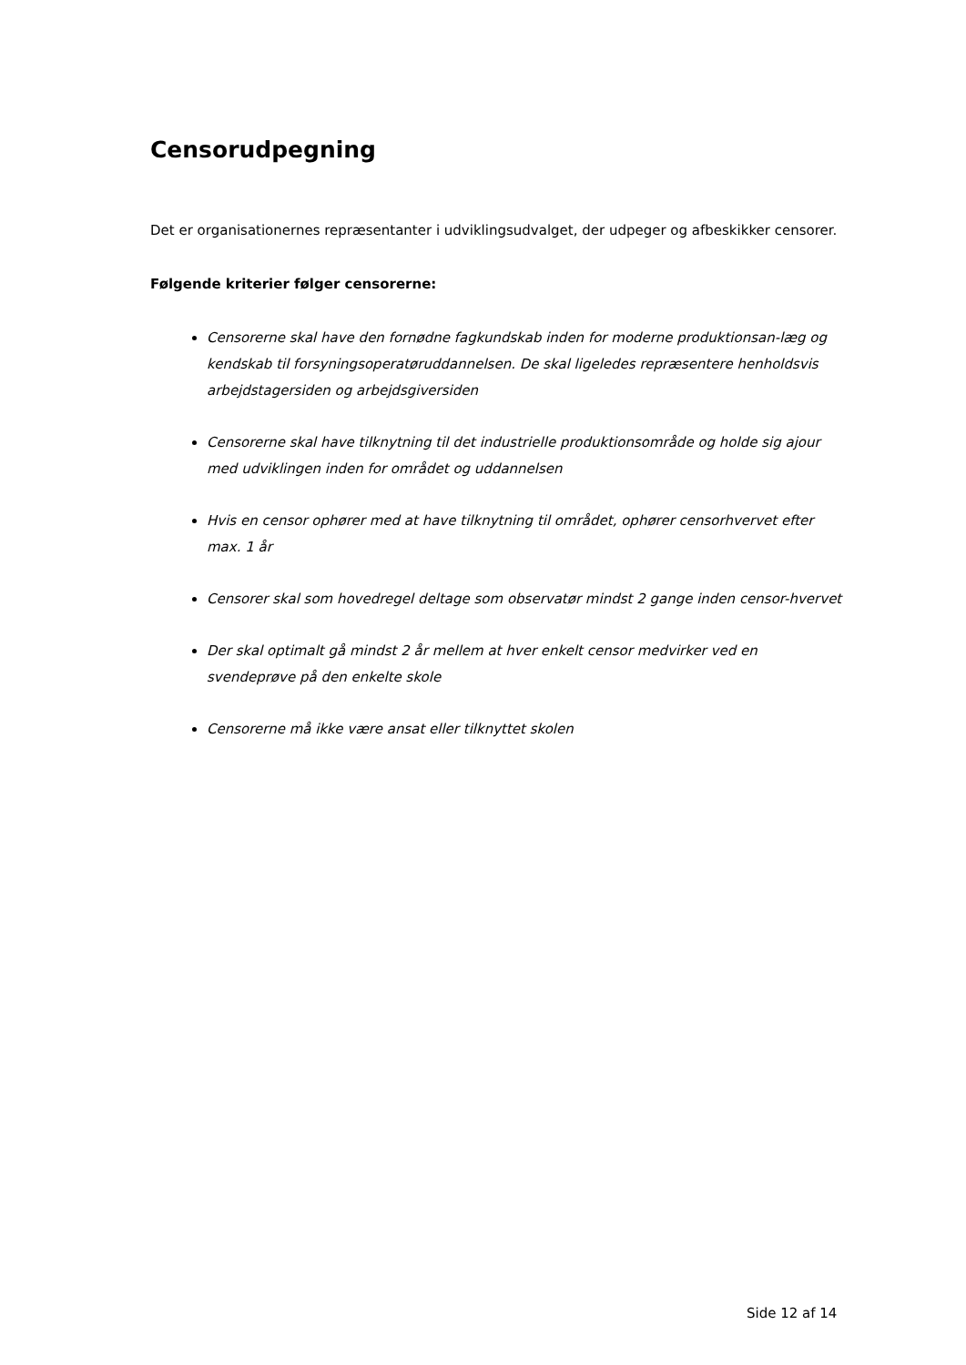Censorudpegning
Det er organisationernes repræsentanter i udviklingsudvalget, der udpeger og afbeskikker censorer.
Følgende kriterier følger censorerne:
Censorerne skal have den fornødne fagkundskab inden for moderne produktionsan-læg og kendskab til forsyningsoperatøruddannelsen. De skal ligeledes repræsentere henholdsvis arbejdstagersiden og arbejdsgiversiden
Censorerne skal have tilknytning til det industrielle produktionsområde og holde sig ajour med udviklingen inden for området og uddannelsen
Hvis en censor ophører med at have tilknytning til området, ophører censorhvervet efter max. 1 år
Censorer skal som hovedregel deltage som observatør mindst 2 gange inden censor-hvervet
Der skal optimalt gå mindst 2 år mellem at hver enkelt censor medvirker ved en svendeprøve på den enkelte skole
Censorerne må ikke være ansat eller tilknyttet skolen
Side 12 af 14